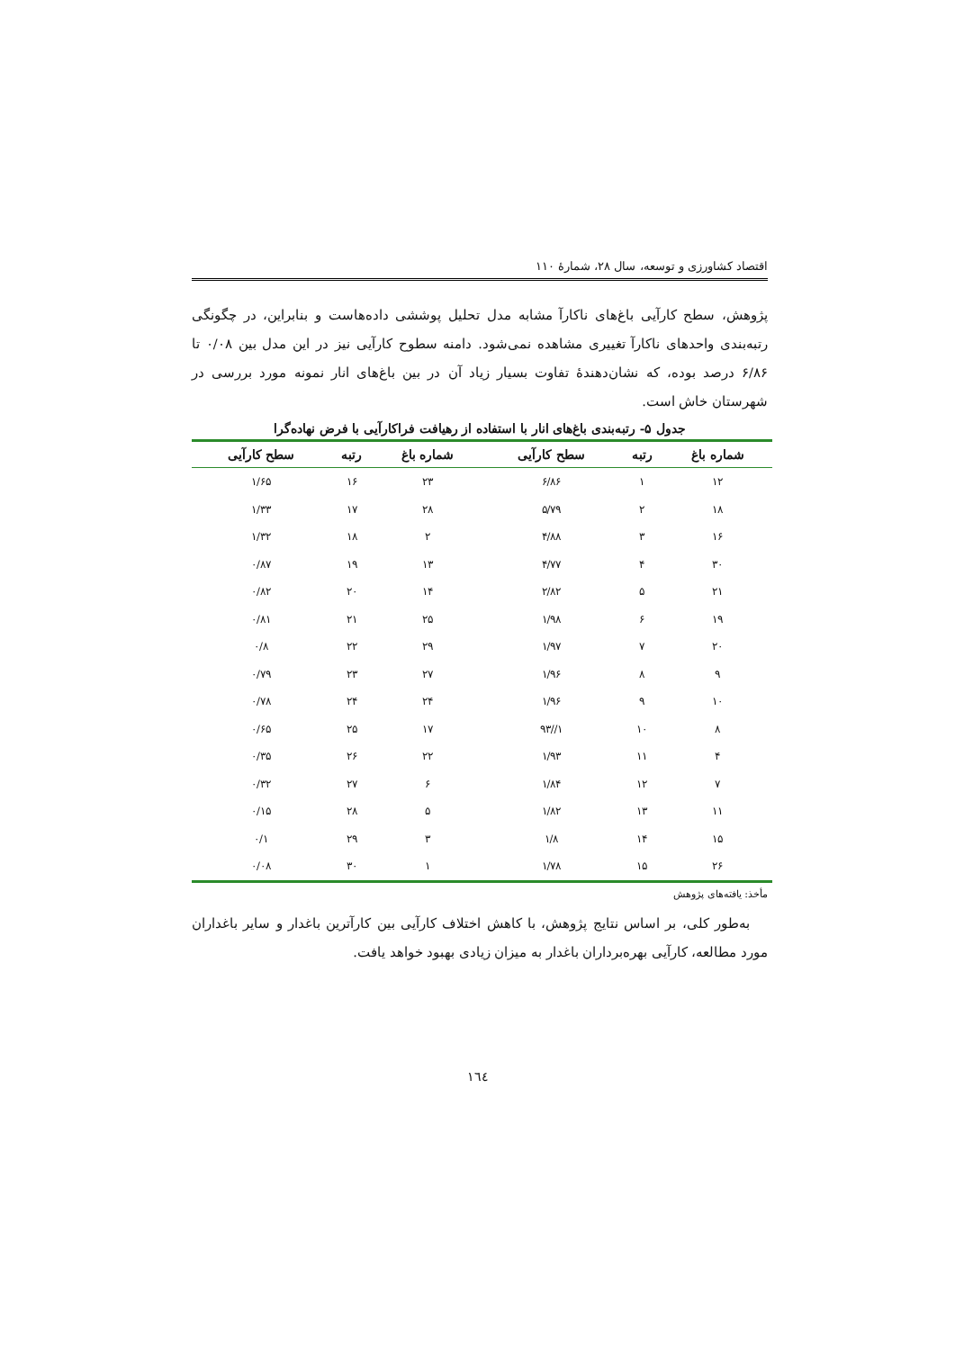اقتصاد کشاورزی و توسعه، سال ۲۸، شمارهٔ ۱۱۰
پژوهش، سطح کارآیی باغ‌های ناکارآ مشابه مدل تحلیل پوششی داده‌هاست و بنابراین، در چگونگی رتبه‌بندی واحدهای ناکارآ تغییری مشاهده نمی‌شود. دامنه سطوح کارآیی نیز در این مدل بین ۰/۰۸ تا ۶/۸۶ درصد بوده، که نشان‌دهندهٔ تفاوت بسیار زیاد آن در بین باغ‌های انار نمونه مورد بررسی در شهرستان خاش است.
جدول ۵- رتبه‌بندی باغ‌های انار با استفاده از رهیافت فراکارآیی با فرض نهاده‌گرا
| شماره باغ | رتبه | سطح کارآیی | شماره باغ | رتبه | سطح کارآیی |
| --- | --- | --- | --- | --- | --- |
| ۱۲ | ۱ | ۶/۸۶ | ۲۳ | ۱۶ | ۱/۶۵ |
| ۱۸ | ۲ | ۵/۷۹ | ۲۸ | ۱۷ | ۱/۳۳ |
| ۱۶ | ۳ | ۴/۸۸ | ۲ | ۱۸ | ۱/۳۲ |
| ۳۰ | ۴ | ۴/۷۷ | ۱۳ | ۱۹ | ۰/۸۷ |
| ۲۱ | ۵ | ۲/۸۲ | ۱۴ | ۲۰ | ۰/۸۲ |
| ۱۹ | ۶ | ۱/۹۸ | ۲۵ | ۲۱ | ۰/۸۱ |
| ۲۰ | ۷ | ۱/۹۷ | ۲۹ | ۲۲ | ۰/۸ |
| ۹ | ۸ | ۱/۹۶ | ۲۷ | ۲۳ | ۰/۷۹ |
| ۱۰ | ۹ | ۱/۹۶ | ۲۴ | ۲۴ | ۰/۷۸ |
| ۸ | ۱۰ | ۱//۹۳ | ۱۷ | ۲۵ | ۰/۶۵ |
| ۴ | ۱۱ | ۱/۹۳ | ۲۲ | ۲۶ | ۰/۳۵ |
| ۷ | ۱۲ | ۱/۸۴ | ۶ | ۲۷ | ۰/۳۲ |
| ۱۱ | ۱۳ | ۱/۸۲ | ۵ | ۲۸ | ۰/۱۵ |
| ۱۵ | ۱۴ | ۱/۸ | ۳ | ۲۹ | ۰/۱ |
| ۲۶ | ۱۵ | ۱/۷۸ | ۱ | ۳۰ | ۰/۰۸ |
مأخذ: یافته‌های پژوهش
به‌طور کلی، بر اساس نتایج پژوهش، با کاهش اختلاف کارآیی بین کارآترین باغدار و سایر باغداران مورد مطالعه، کارآیی بهره‌برداران باغدار به میزان زیادی بهبود خواهد یافت.
۱٦٤